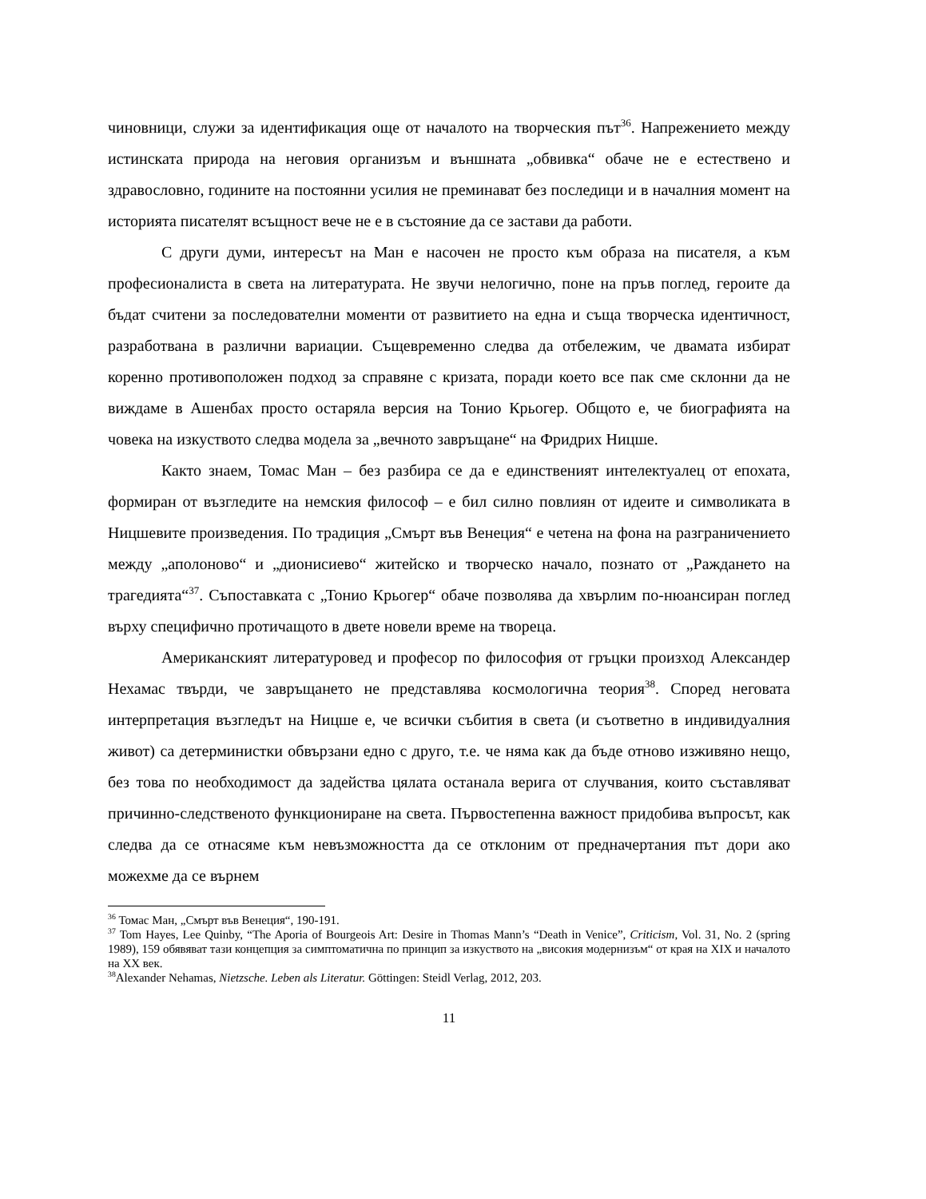чиновници, служи за идентификация още от началото на творческия път<sup>36</sup>. Напрежението между истинската природа на неговия организъм и външната „обвивка“ обаче не е естествено и здравословно, годините на постоянни усилия не преминават без последици и в началния момент на историята писателят всъщност вече не е в състояние да се застави да работи.
С други думи, интересът на Ман е насочен не просто към образа на писателя, а към професионалиста в света на литературата. Не звучи нелогично, поне на пръв поглед, героите да бъдат считени за последователни моменти от развитието на една и съща творческа идентичност, разработвана в различни вариации. Същевременно следва да отбележим, че двамата избират коренно противоположен подход за справяне с кризата, поради което все пак сме склонни да не виждаме в Ашенбах просто остаряла версия на Тонио Крьогер. Общото е, че биографията на човека на изкуството следва модела за „вечното завръщане“ на Фридрих Ницше.
Както знаем, Томас Ман – без разбира се да е единственият интелектуалец от епохата, формиран от възгледите на немския философ – е бил силно повлиян от идеите и символиката в Ницшевите произведения. По традиция „Смърт във Венеция“ е четена на фона на разграничението между „аполоново“ и „дионисиево“ житейско и творческо начало, познато от „Раждането на трагедията“<sup>37</sup>. Съпоставката с „Тонио Крьогер“ обаче позволява да хвърлим по-нюансиран поглед върху специфично протичащото в двете новели време на твореца.
Американският литературовед и професор по философия от гръцки произход Александер Нехамас твърди, че завръщането не представлява космологична теория<sup>38</sup>. Според неговата интерпретация възгледът на Ницше е, че всички събития в света (и съответно в индивидуалния живот) са детерминистки обвързани едно с друго, т.е. че няма как да бъде отново изживяно нещо, без това по необходимост да задейства цялата останала верига от случвания, които съставляват причинно-следственото функциониране на света. Първостепенна важност придобива въпросът, как следва да се отнасяме към невъзможността да се отклоним от предначертания път дори ако можехме да се върнем
<sup>36</sup> Томас Ман, „Смърт във Венеция“, 190-191.
<sup>37</sup> Tom Hayes, Lee Quinby, “The Aporia of Bourgeois Art: Desire in Thomas Mann’s “Death in Venice”, Criticism, Vol. 31, No. 2 (spring 1989), 159 обявяват тази концепция за симптоматична по принцип за изкуството на „високия модернизъм“ от края на XIX и началото на XX век.
<sup>38</sup> Alexander Nehamas, Nietzsche. Leben als Literatur. Göttingen: Steidl Verlag, 2012, 203.
11